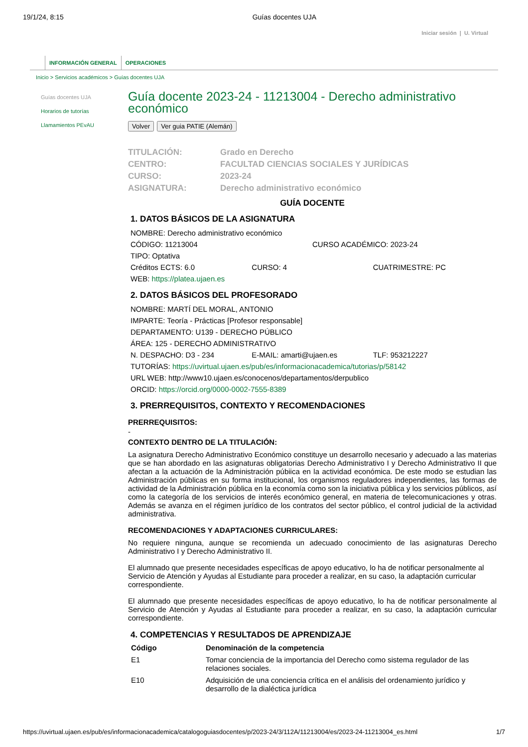19/1/24, 8:15 Guías docentes UJA
Iniciar sesión | U. Virtual
INFORMACIÓN GENERAL OPERACIONES
Inicio > Servicios académicos > Guías docentes UJA
Guías docentes UJA
Horarios de tutorías
Llamamientos PEvAU
Guía docente 2023-24 - 11213004 - Derecho administrativo económico
Volver Ver guia PATIE (Alemán)
| TITULACIÓN: | Grado en Derecho |
| CENTRO: | FACULTAD CIENCIAS SOCIALES Y JURÍDICAS |
| CURSO: | 2023-24 |
| ASIGNATURA: | Derecho administrativo económico |
GUÍA DOCENTE
1. DATOS BÁSICOS DE LA ASIGNATURA
NOMBRE: Derecho administrativo económico
CÓDIGO: 11213004 CURSO ACADÉMICO: 2023-24
TIPO: Optativa
Créditos ECTS: 6.0 CURSO: 4 CUATRIMESTRE: PC
WEB: https://platea.ujaen.es
2. DATOS BÁSICOS DEL PROFESORADO
NOMBRE: MARTÍ DEL MORAL, ANTONIO
IMPARTE: Teoría - Prácticas [Profesor responsable]
DEPARTAMENTO: U139 - DERECHO PÚBLICO
ÁREA: 125 - DERECHO ADMINISTRATIVO
N. DESPACHO: D3 - 234 E-MAIL: amarti@ujaen.es TLF: 953212227
TUTORÍAS: https://uvirtual.ujaen.es/pub/es/informacionacademica/tutorias/p/58142
URL WEB: http://www10.ujaen.es/conocenos/departamentos/derpublico
ORCID: https://orcid.org/0000-0002-7555-8389
3. PRERREQUISITOS, CONTEXTO Y RECOMENDACIONES
PRERREQUISITOS:
-
CONTEXTO DENTRO DE LA TITULACIÓN:
La asignatura Derecho Administrativo Económico constituye un desarrollo necesario y adecuado a las materias que se han abordado en las asignaturas obligatorias Derecho Administrativo I y Derecho Administrativo II que afectan a la actuación de la Administración púbiica en la actividad económica. De este modo se estudian las Administración públicas en su forma institucional, los organismos reguladores independientes, las formas de actividad de la Administración pública en la economía como son la iniciativa pública y los servicios públicos, así como la categoría de los servicios de interés económico general, en materia de telecomunicaciones y otras. Además se avanza en el régimen jurídico de los contratos del sector público, el control judicial de la actividad administrativa.
RECOMENDACIONES Y ADAPTACIONES CURRICULARES:
No requiere ninguna, aunque se recomienda un adecuado conocimiento de las asignaturas Derecho Administrativo I y Derecho Administrativo II.
El alumnado que presente necesidades específicas de apoyo educativo, lo ha de notificar personalmente al
Servicio de Atención y Ayudas al Estudiante para proceder a realizar, en su caso, la adaptación curricular correspondiente.
El alumnado que presente necesidades específicas de apoyo educativo, lo ha de notificar personalmente al Servicio de Atención y Ayudas al Estudiante para proceder a realizar, en su caso, la adaptación curricular correspondiente.
4. COMPETENCIAS Y RESULTADOS DE APRENDIZAJE
| Código | Denominación de la competencia |
| --- | --- |
| E1 | Tomar conciencia de la importancia del Derecho como sistema regulador de las relaciones sociales. |
| E10 | Adquisición de una conciencia crítica en el análisis del ordenamiento jurídico y desarrollo de la dialéctica jurídica |
https://uvirtual.ujaen.es/pub/es/informacionacademica/catalogoguiasdocentes/p/2023-24/3/112A/11213004/es/2023-24-11213004_es.html 1/7